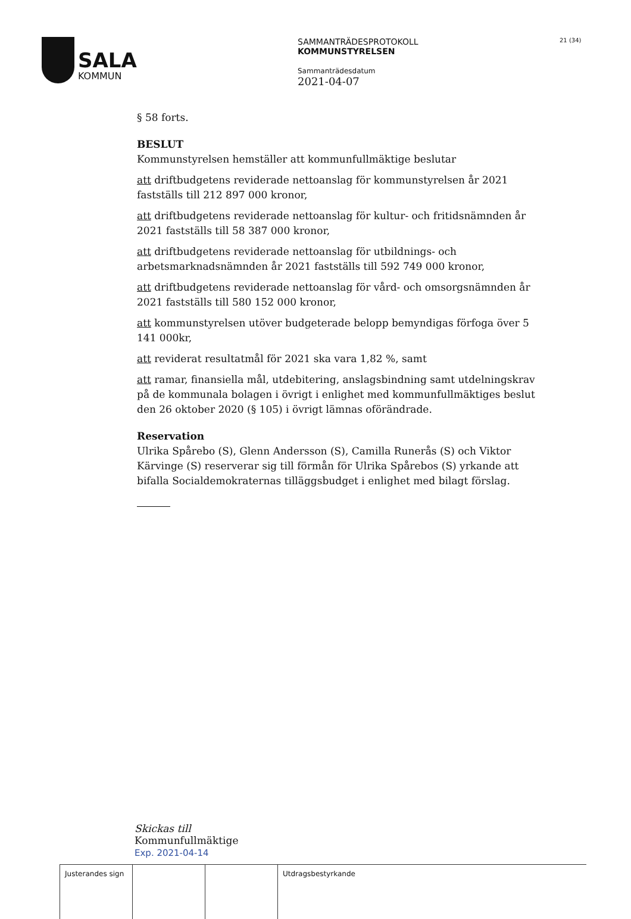SALA
KOMMUN
SAMMANTRÄDESPROTOKOLL
KOMMUNSTYRELSEN
Sammanträdesdatum
2021-04-07
21 (34)
§ 58 forts.
BESLUT
Kommunstyrelsen hemställer att kommunfullmäktige beslutar
att driftbudgetens reviderade nettoanslag för kommunstyrelsen år 2021 fastställs till 212 897 000 kronor,
att driftbudgetens reviderade nettoanslag för kultur- och fritidsnämnden år 2021 fastställs till 58 387 000 kronor,
att driftbudgetens reviderade nettoanslag för utbildnings- och arbetsmarknadsnämnden år 2021 fastställs till 592 749 000 kronor,
att driftbudgetens reviderade nettoanslag för vård- och omsorgsnämnden år 2021 fastställs till 580 152 000 kronor,
att kommunstyrelsen utöver budgeterade belopp bemyndigas förfoga över 5 141 000kr,
att reviderat resultatmål för 2021 ska vara 1,82 %, samt
att ramar, finansiella mål, utdebitering, anslagsbindning samt utdelningskrav på de kommunala bolagen i övrigt i enlighet med kommunfullmäktiges beslut den 26 oktober 2020 (§ 105) i övrigt lämnas oförändrade.
Reservation
Ulrika Spårebo (S), Glenn Andersson (S), Camilla Runerås (S) och Viktor Kärvinge (S) reserverar sig till förmån för Ulrika Spårebos (S) yrkande att bifalla Socialdemokraternas tilläggsbudget i enlighet med bilagt förslag.
Skickas till
Kommunfullmäktige
Exp. 2021-04-14
| Justerandes sign | | | Utdragsbestyrkande |